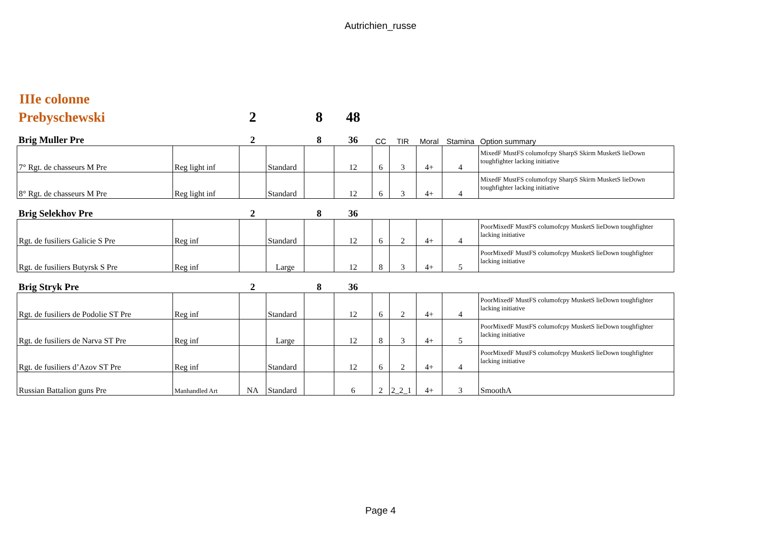Autrichien_russe
IIIe colonne
| Prebyschewski | | 2 | | 8 | 48 | | | | | |
| Brig Muller Pre | | 2 | | 8 | 36 | CC | TIR | Moral | Stamina | Option summary |
| 7° Rgt. de chasseurs M Pre | Reg light inf | | Standard | | 12 | 6 | 3 | 4+ | 4 | MixedF MustFS columofcpy SharpS Skirm MusketS lieDown toughfighter lacking initiative |
| 8° Rgt. de chasseurs M Pre | Reg light inf | | Standard | | 12 | 6 | 3 | 4+ | 4 | MixedF MustFS columofcpy SharpS Skirm MusketS lieDown toughfighter lacking initiative |
| Brig Selekhov Pre | | 2 | | 8 | 36 | | | | | |
| Rgt. de fusiliers Galicie S Pre | Reg inf | | Standard | | 12 | 6 | 2 | 4+ | 4 | PoorMixedF MustFS columofcpy MusketS lieDown toughfighter lacking initiative |
| Rgt. de fusiliers Butyrsk S Pre | Reg inf | | Large | | 12 | 8 | 3 | 4+ | 5 | PoorMixedF MustFS columofcpy MusketS lieDown toughfighter lacking initiative |
| Brig Stryk Pre | | 2 | | 8 | 36 | | | | | |
| Rgt. de fusiliers de Podolie ST Pre | Reg inf | | Standard | | 12 | 6 | 2 | 4+ | 4 | PoorMixedF MustFS columofcpy MusketS lieDown toughfighter lacking initiative |
| Rgt. de fusiliers de Narva ST Pre | Reg inf | | Large | | 12 | 8 | 3 | 4+ | 5 | PoorMixedF MustFS columofcpy MusketS lieDown toughfighter lacking initiative |
| Rgt. de fusiliers d’Azov ST Pre | Reg inf | | Standard | | 12 | 6 | 2 | 4+ | 4 | PoorMixedF MustFS columofcpy MusketS lieDown toughfighter lacking initiative |
| Russian Battalion guns Pre | Manhandled Art | NA | Standard | | 6 | 2 | 2_2_1 | 4+ | 3 | SmoothA |
Page 4